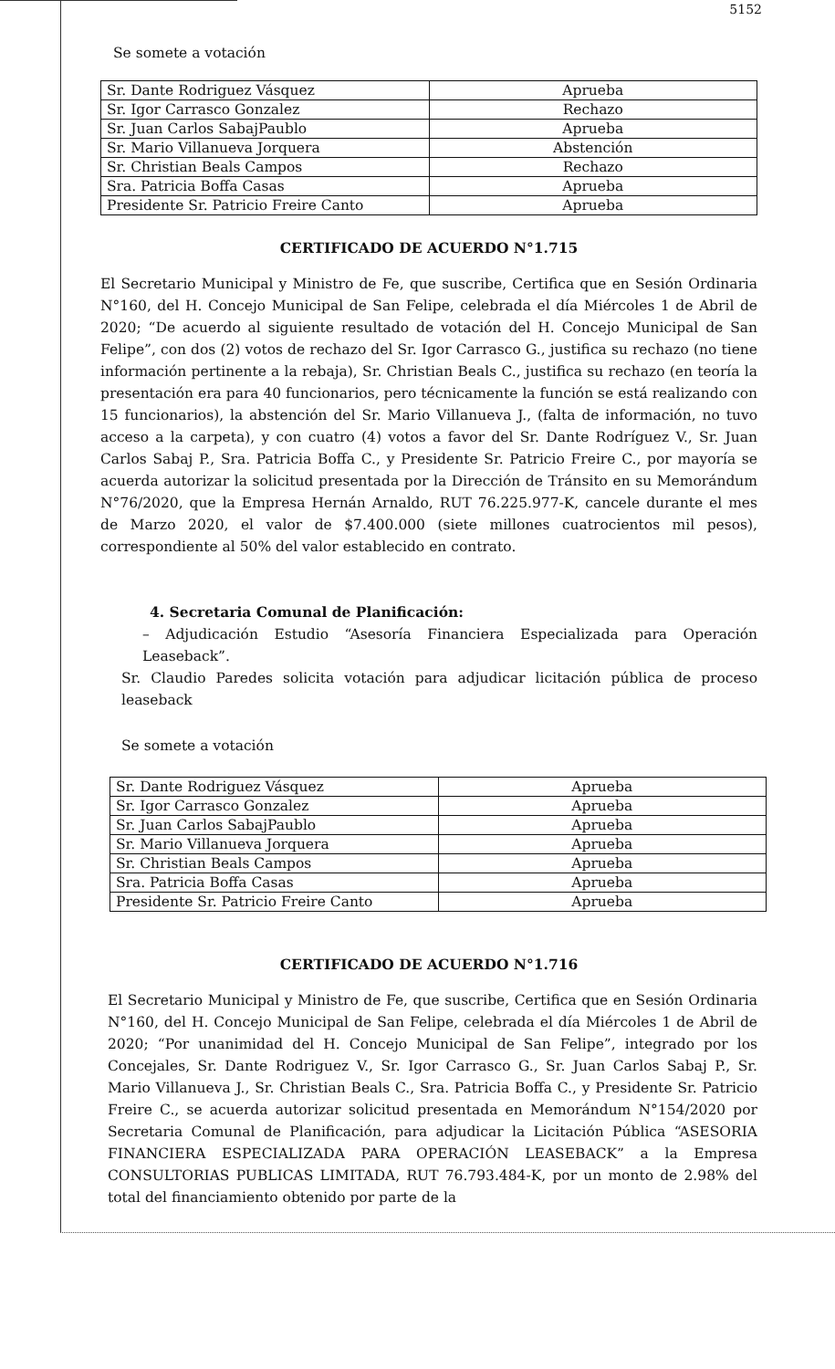5152
Se somete a votación
| Sr. Dante Rodriguez Vásquez | Aprueba |
| Sr. Igor Carrasco Gonzalez | Rechazo |
| Sr. Juan Carlos SabajPaublo | Aprueba |
| Sr. Mario Villanueva Jorquera | Abstención |
| Sr. Christian Beals Campos | Rechazo |
| Sra. Patricia Boffa Casas | Aprueba |
| Presidente Sr. Patricio Freire Canto | Aprueba |
CERTIFICADO DE ACUERDO N°1.715
El Secretario Municipal y Ministro de Fe, que suscribe, Certifica que en Sesión Ordinaria N°160, del H. Concejo Municipal de San Felipe, celebrada el día Miércoles 1 de Abril de 2020; “De acuerdo al siguiente resultado de votación del H. Concejo Municipal de San Felipe”, con dos (2) votos de rechazo del Sr. Igor Carrasco G., justifica su rechazo (no tiene información pertinente a la rebaja), Sr. Christian Beals C., justifica su rechazo (en teoría la presentación era para 40 funcionarios, pero técnicamente la función se está realizando con 15 funcionarios), la abstención del Sr. Mario Villanueva J., (falta de información, no tuvo acceso a la carpeta), y con cuatro (4) votos a favor del Sr. Dante Rodríguez V., Sr. Juan Carlos Sabaj P., Sra. Patricia Boffa C., y Presidente Sr. Patricio Freire C., por mayoría se acuerda autorizar la solicitud presentada por la Dirección de Tránsito en su Memorándum N°76/2020, que la Empresa Hernán Arnaldo, RUT 76.225.977-K, cancele durante el mes de Marzo 2020, el valor de $7.400.000 (siete millones cuatrocientos mil pesos), correspondiente al 50% del valor establecido en contrato.
4. Secretaria Comunal de Planificación:
– Adjudicación Estudio “Asesoría Financiera Especializada para Operación Leaseback”.
Sr. Claudio Paredes solicita votación para adjudicar licitación pública de proceso leaseback
Se somete a votación
| Sr. Dante Rodriguez Vásquez | Aprueba |
| Sr. Igor Carrasco Gonzalez | Aprueba |
| Sr. Juan Carlos SabajPaublo | Aprueba |
| Sr. Mario Villanueva Jorquera | Aprueba |
| Sr. Christian Beals Campos | Aprueba |
| Sra. Patricia Boffa Casas | Aprueba |
| Presidente Sr. Patricio Freire Canto | Aprueba |
CERTIFICADO DE ACUERDO N°1.716
El Secretario Municipal y Ministro de Fe, que suscribe, Certifica que en Sesión Ordinaria N°160, del H. Concejo Municipal de San Felipe, celebrada el día Miércoles 1 de Abril de 2020; “Por unanimidad del H. Concejo Municipal de San Felipe”, integrado por los Concejales, Sr. Dante Rodriguez V., Sr. Igor Carrasco G., Sr. Juan Carlos Sabaj P., Sr. Mario Villanueva J., Sr. Christian Beals C., Sra. Patricia Boffa C., y Presidente Sr. Patricio Freire C., se acuerda autorizar solicitud presentada en Memorándum N°154/2020 por Secretaria Comunal de Planificación, para adjudicar la Licitación Pública “ASESORIA FINANCIERA ESPECIALIZADA PARA OPERACIÓN LEASEBACK” a la Empresa CONSULTORIAS PUBLICAS LIMITADA, RUT 76.793.484-K, por un monto de 2.98% del total del financiamiento obtenido por parte de la